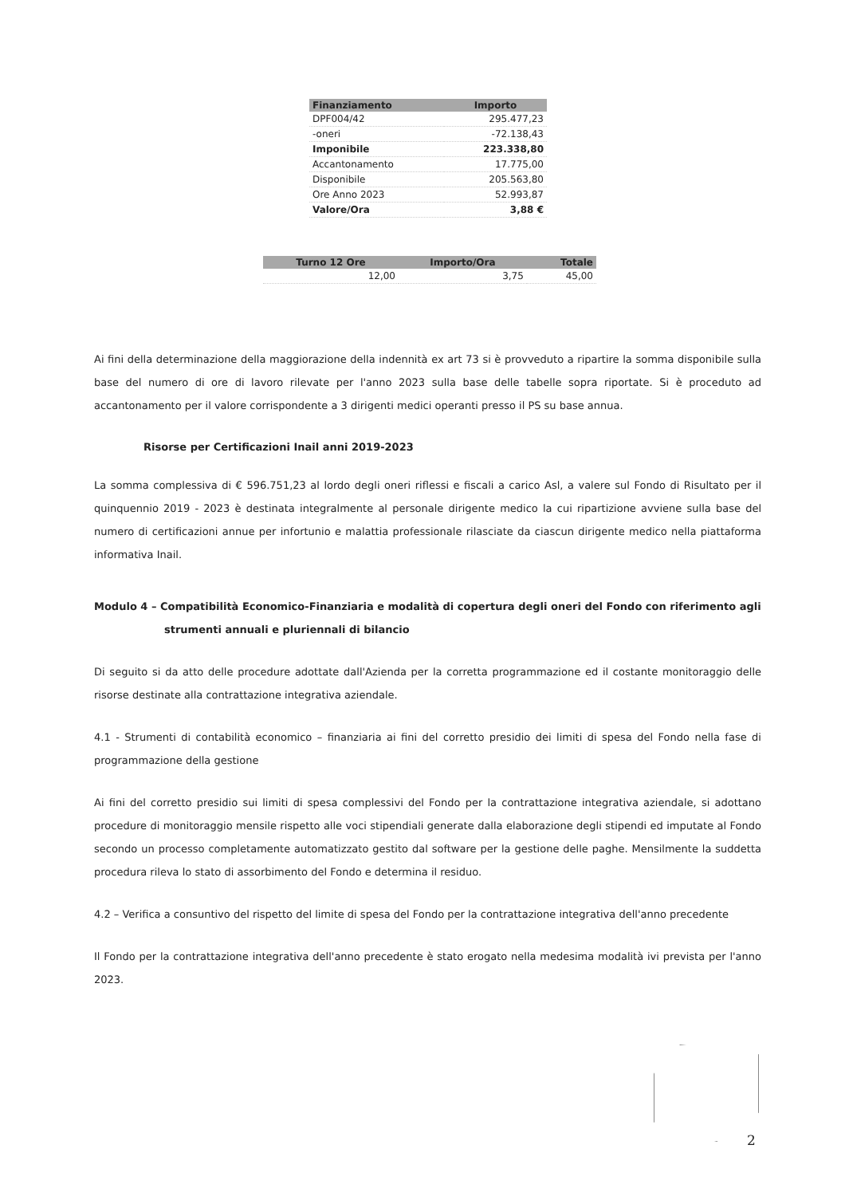| Finanziamento | Importo |
| --- | --- |
| DPF004/42 | 295.477,23 |
| -oneri | -72.138,43 |
| Imponibile | 223.338,80 |
| Accantonamento | 17.775,00 |
| Disponibile | 205.563,80 |
| Ore Anno 2023 | 52.993,87 |
| Valore/Ora | 3,88 € |
| Turno 12 Ore | Importo/Ora | Totale |
| --- | --- | --- |
| 12,00 | 3,75 | 45,00 |
Ai fini della determinazione della maggiorazione della indennità ex art 73 si è provveduto a ripartire la somma disponibile sulla base del numero di ore di lavoro rilevate per l'anno 2023 sulla base delle tabelle sopra riportate. Si è proceduto ad accantonamento per il valore corrispondente a 3 dirigenti medici operanti presso il PS su base annua.
Risorse per Certificazioni Inail anni 2019-2023
La somma complessiva di € 596.751,23 al lordo degli oneri riflessi e fiscali a carico Asl, a valere sul Fondo di Risultato per il quinquennio 2019 - 2023 è destinata integralmente al personale dirigente medico la cui ripartizione avviene sulla base del numero di certificazioni annue per infortunio e malattia professionale rilasciate da ciascun dirigente medico nella piattaforma informativa Inail.
Modulo 4 – Compatibilità Economico-Finanziaria e modalità di copertura degli oneri del Fondo con riferimento agli strumenti annuali e pluriennali di bilancio
Di seguito si da atto delle procedure adottate dall'Azienda per la corretta programmazione ed il costante monitoraggio delle risorse destinate alla contrattazione integrativa aziendale.
4.1 - Strumenti di contabilità economico – finanziaria ai fini del corretto presidio dei limiti di spesa del Fondo nella fase di programmazione della gestione
Ai fini del corretto presidio sui limiti di spesa complessivi del Fondo per la contrattazione integrativa aziendale, si adottano procedure di monitoraggio mensile rispetto alle voci stipendiali generate dalla elaborazione degli stipendi ed imputate al Fondo secondo un processo completamente automatizzato gestito dal software per la gestione delle paghe. Mensilmente la suddetta procedura rileva lo stato di assorbimento del Fondo e determina il residuo.
4.2 – Verifica a consuntivo del rispetto del limite di spesa del Fondo per la contrattazione integrativa dell'anno precedente
Il Fondo per la contrattazione integrativa dell'anno precedente è stato erogato nella medesima modalità ivi prevista per l'anno 2023.
2